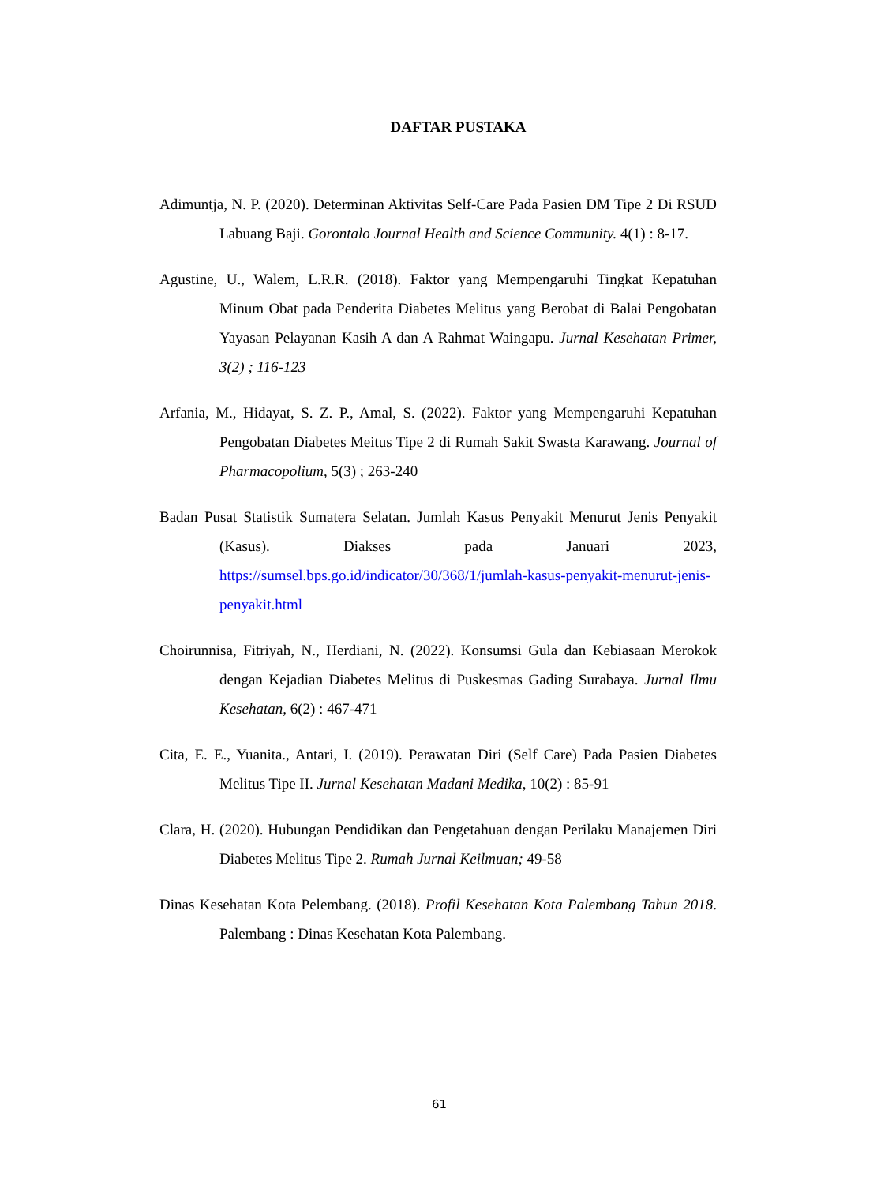DAFTAR PUSTAKA
Adimuntja, N. P. (2020). Determinan Aktivitas Self-Care Pada Pasien DM Tipe 2 Di RSUD Labuang Baji. Gorontalo Journal Health and Science Community. 4(1) : 8-17.
Agustine, U., Walem, L.R.R. (2018). Faktor yang Mempengaruhi Tingkat Kepatuhan Minum Obat pada Penderita Diabetes Melitus yang Berobat di Balai Pengobatan Yayasan Pelayanan Kasih A dan A Rahmat Waingapu. Jurnal Kesehatan Primer, 3(2) ; 116-123
Arfania, M., Hidayat, S. Z. P., Amal, S. (2022). Faktor yang Mempengaruhi Kepatuhan Pengobatan Diabetes Meitus Tipe 2 di Rumah Sakit Swasta Karawang. Journal of Pharmacopolium, 5(3) ; 263-240
Badan Pusat Statistik Sumatera Selatan. Jumlah Kasus Penyakit Menurut Jenis Penyakit (Kasus). Diakses pada Januari 2023, https://sumsel.bps.go.id/indicator/30/368/1/jumlah-kasus-penyakit-menurut-jenis-penyakit.html
Choirunnisa, Fitriyah, N., Herdiani, N. (2022). Konsumsi Gula dan Kebiasaan Merokok dengan Kejadian Diabetes Melitus di Puskesmas Gading Surabaya. Jurnal Ilmu Kesehatan, 6(2) : 467-471
Cita, E. E., Yuanita., Antari, I. (2019). Perawatan Diri (Self Care) Pada Pasien Diabetes Melitus Tipe II. Jurnal Kesehatan Madani Medika, 10(2) : 85-91
Clara, H. (2020). Hubungan Pendidikan dan Pengetahuan dengan Perilaku Manajemen Diri Diabetes Melitus Tipe 2. Rumah Jurnal Keilmuan; 49-58
Dinas Kesehatan Kota Pelembang. (2018). Profil Kesehatan Kota Palembang Tahun 2018. Palembang : Dinas Kesehatan Kota Palembang.
61